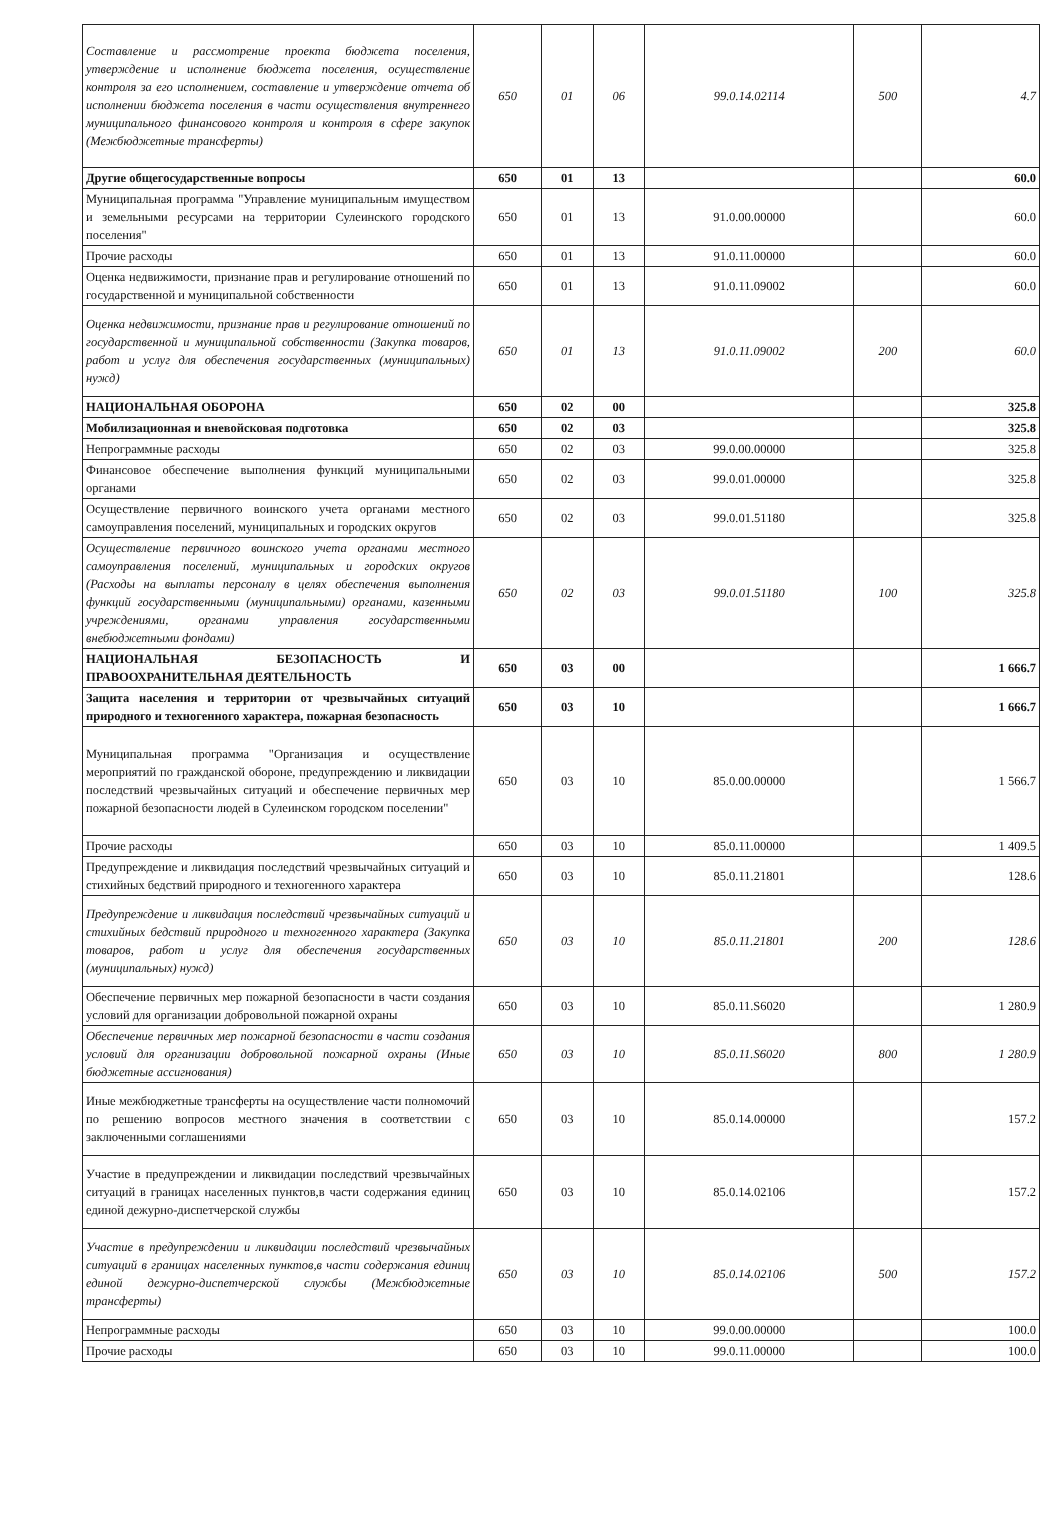| Составление и рассмотрение проекта бюджета поселения, утверждение и исполнение бюджета поселения, осуществление контроля за его исполнением, составление и утверждение отчета об исполнении бюджета поселения в части осуществления внутреннего муниципального финансового контроля и контроля в сфере закупок (Межбюджетные трансферты) | 650 | 01 | 06 | 99.0.14.02114 | 500 | 4.7 |
| Другие общегосударственные вопросы | 650 | 01 | 13 | | | 60.0 |
| Муниципальная программа "Управление муниципальным имуществом и земельными ресурсами на территории Сулеинского городского поселения" | 650 | 01 | 13 | 91.0.00.00000 | | 60.0 |
| Прочие расходы | 650 | 01 | 13 | 91.0.11.00000 | | 60.0 |
| Оценка недвижимости, признание прав и регулирование отношений по государственной и муниципальной собственности | 650 | 01 | 13 | 91.0.11.09002 | | 60.0 |
| Оценка недвижимости, признание прав и регулирование отношений по государственной и муниципальной собственности (Закупка товаров, работ и услуг для обеспечения государственных (муниципальных) нужд) | 650 | 01 | 13 | 91.0.11.09002 | 200 | 60.0 |
| НАЦИОНАЛЬНАЯ ОБОРОНА | 650 | 02 | 00 | | | 325.8 |
| Мобилизационная и вневойсковая подготовка | 650 | 02 | 03 | | | 325.8 |
| Непрограммные расходы | 650 | 02 | 03 | 99.0.00.00000 | | 325.8 |
| Финансовое обеспечение выполнения функций муниципальными органами | 650 | 02 | 03 | 99.0.01.00000 | | 325.8 |
| Осуществление первичного воинского учета органами местного самоуправления поселений, муниципальных и городских округов | 650 | 02 | 03 | 99.0.01.51180 | | 325.8 |
| Осуществление первичного воинского учета органами местного самоуправления поселений, муниципальных и городских округов (Расходы на выплаты персоналу в целях обеспечения выполнения функций государственными (муниципальными) органами, казенными учреждениями, органами управления государственными внебюджетными фондами) | 650 | 02 | 03 | 99.0.01.51180 | 100 | 325.8 |
| НАЦИОНАЛЬНАЯ БЕЗОПАСНОСТЬ И ПРАВООХРАНИТЕЛЬНАЯ ДЕЯТЕЛЬНОСТЬ | 650 | 03 | 00 | | | 1 666.7 |
| Защита населения и территории от чрезвычайных ситуаций природного и техногенного характера, пожарная безопасность | 650 | 03 | 10 | | | 1 666.7 |
| Муниципальная программа "Организация и осуществление мероприятий по гражданской обороне, предупреждению и ликвидации последствий чрезвычайных ситуаций и обеспечение первичных мер пожарной безопасности людей в Сулеинском городском поселении" | 650 | 03 | 10 | 85.0.00.00000 | | 1 566.7 |
| Прочие расходы | 650 | 03 | 10 | 85.0.11.00000 | | 1 409.5 |
| Предупреждение и ликвидация последствий чрезвычайных ситуаций и стихийных бедствий природного и техногенного характера | 650 | 03 | 10 | 85.0.11.21801 | | 128.6 |
| Предупреждение и ликвидация последствий чрезвычайных ситуаций и стихийных бедствий природного и техногенного характера (Закупка товаров, работ и услуг для обеспечения государственных (муниципальных) нужд) | 650 | 03 | 10 | 85.0.11.21801 | 200 | 128.6 |
| Обеспечение первичных мер пожарной безопасности в части создания условий для организации добровольной пожарной охраны | 650 | 03 | 10 | 85.0.11.S6020 | | 1 280.9 |
| Обеспечение первичных мер пожарной безопасности в части создания условий для организации добровольной пожарной охраны (Иные бюджетные ассигнования) | 650 | 03 | 10 | 85.0.11.S6020 | 800 | 1 280.9 |
| Иные межбюджетные трансферты на осуществление части полномочий по решению вопросов местного значения в соответствии с заключенными соглашениями | 650 | 03 | 10 | 85.0.14.00000 | | 157.2 |
| Участие в предупреждении и ликвидации последствий чрезвычайных ситуаций в границах населенных пунктов,в части содержания единиц единой дежурно-диспетчерской службы | 650 | 03 | 10 | 85.0.14.02106 | | 157.2 |
| Участие в предупреждении и ликвидации последствий чрезвычайных ситуаций в границах населенных пунктов,в части содержания единиц единой дежурно-диспетчерской службы (Межбюджетные трансферты) | 650 | 03 | 10 | 85.0.14.02106 | 500 | 157.2 |
| Непрограммные расходы | 650 | 03 | 10 | 99.0.00.00000 | | 100.0 |
| Прочие расходы | 650 | 03 | 10 | 99.0.11.00000 | | 100.0 |